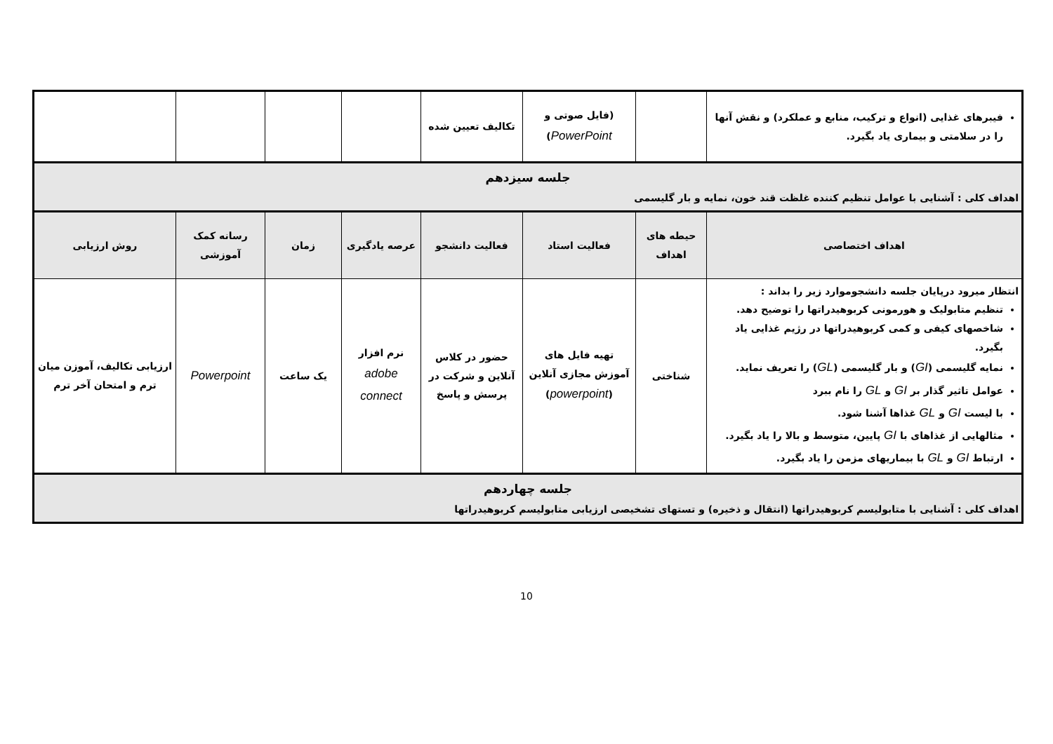| فیبرهای غذایی (انواع و ترکیب، منابع و عملکرد) و نقش آنها را در سلامتی و بیماری یاد بگیرد. | | (فایل صوتی و PowerPoint ) | تکالیف تعیین شده | | | | |
| جلسه سیزدهم اهداف کلی : آشنایی با عوامل تنظیم کننده غلظت قند خون، نمایه و بار گلیسمی | | | | | | | |
| اهداف اختصاصی | حیطه های اهداف | فعالیت استاد | فعالیت دانشجو | عرصه یادگیری | زمان | رسانه کمک آموزشی | روش ارزیابی |
| انتظار میرود درپایان جلسه دانشجوموارد زیر را بداند : تنظیم متابولیک و هورمونی کربوهیدراتها را توضیح دهد. شاخصهای کیفی و کمی کربوهیدراتها در رژیم غذایی یاد بگیرد. نمایه گلیسمی ( GI ) و بار گلیسمی ( GL ) را تعریف نماید. عوامل تاثیر گذار بر GI و GL را نام ببرد با لیست GI و GL غذاها آشنا شود. مثالهایی از غذاهای با GI پایین، متوسط و بالا را یاد بگیرد. ارتباط GI و GL با بیماریهای مزمن را یاد بگیرد. | شناختی | تهیه فایل های آموزش مجازی آنلاین ( powerpoint ) | حضور در کلاس آنلاین و شرکت در پرسش و پاسخ | نرم افزار adobe connect | یک ساعت | Powerpoint | ارزیابی تکالیف، آموزن میان ترم و امتحان آخر ترم |
| جلسه چهاردهم اهداف کلی : آشنایی با متابولیسم کربوهیدراتها (انتقال و ذخیره) و تستهای تشخیصی ارزیابی متابولیسم کربوهیدراتها | | | | | | | |
10